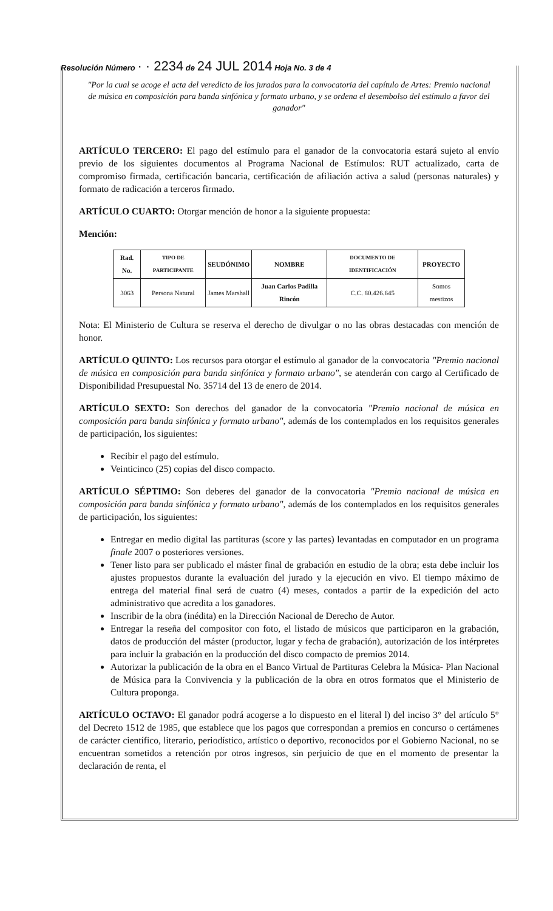Resolución Número · · 2234 de 24 JUL 2014 Hoja No. 3 de 4
"Por la cual se acoge el acta del veredicto de los jurados para la convocatoria del capítulo de Artes: Premio nacional de música en composición para banda sinfónica y formato urbano, y se ordena el desembolso del estímulo a favor del ganador"
ARTÍCULO TERCERO: El pago del estímulo para el ganador de la convocatoria estará sujeto al envío previo de los siguientes documentos al Programa Nacional de Estímulos: RUT actualizado, carta de compromiso firmada, certificación bancaria, certificación de afiliación activa a salud (personas naturales) y formato de radicación a terceros firmado.
ARTÍCULO CUARTO: Otorgar mención de honor a la siguiente propuesta:
Mención:
| Rad. No. | TIPO DE PARTICIPANTE | SEUDÓNIMO | NOMBRE | DOCUMENTO DE IDENTIFICACIÓN | PROYECTO |
| --- | --- | --- | --- | --- | --- |
| 3063 | Persona Natural | James Marshall | Juan Carlos Padilla Rincón | C.C. 80.426.645 | Somos mestizos |
Nota: El Ministerio de Cultura se reserva el derecho de divulgar o no las obras destacadas con mención de honor.
ARTÍCULO QUINTO: Los recursos para otorgar el estímulo al ganador de la convocatoria "Premio nacional de música en composición para banda sinfónica y formato urbano", se atenderán con cargo al Certificado de Disponibilidad Presupuestal No. 35714 del 13 de enero de 2014.
ARTÍCULO SEXTO: Son derechos del ganador de la convocatoria "Premio nacional de música en composición para banda sinfónica y formato urbano", además de los contemplados en los requisitos generales de participación, los siguientes:
Recibir el pago del estímulo.
Veinticinco (25) copias del disco compacto.
ARTÍCULO SÉPTIMO: Son deberes del ganador de la convocatoria "Premio nacional de música en composición para banda sinfónica y formato urbano", además de los contemplados en los requisitos generales de participación, los siguientes:
Entregar en medio digital las partituras (score y las partes) levantadas en computador en un programa finale 2007 o posteriores versiones.
Tener listo para ser publicado el máster final de grabación en estudio de la obra; esta debe incluir los ajustes propuestos durante la evaluación del jurado y la ejecución en vivo. El tiempo máximo de entrega del material final será de cuatro (4) meses, contados a partir de la expedición del acto administrativo que acredita a los ganadores.
Inscribir de la obra (inédita) en la Dirección Nacional de Derecho de Autor.
Entregar la reseña del compositor con foto, el listado de músicos que participaron en la grabación, datos de producción del máster (productor, lugar y fecha de grabación), autorización de los intérpretes para incluir la grabación en la producción del disco compacto de premios 2014.
Autorizar la publicación de la obra en el Banco Virtual de Partituras Celebra la Música- Plan Nacional de Música para la Convivencia y la publicación de la obra en otros formatos que el Ministerio de Cultura proponga.
ARTÍCULO OCTAVO: El ganador podrá acogerse a lo dispuesto en el literal l) del inciso 3° del artículo 5° del Decreto 1512 de 1985, que establece que los pagos que correspondan a premios en concurso o certámenes de carácter científico, literario, periodístico, artístico o deportivo, reconocidos por el Gobierno Nacional, no se encuentran sometidos a retención por otros ingresos, sin perjuicio de que en el momento de presentar la declaración de renta, el